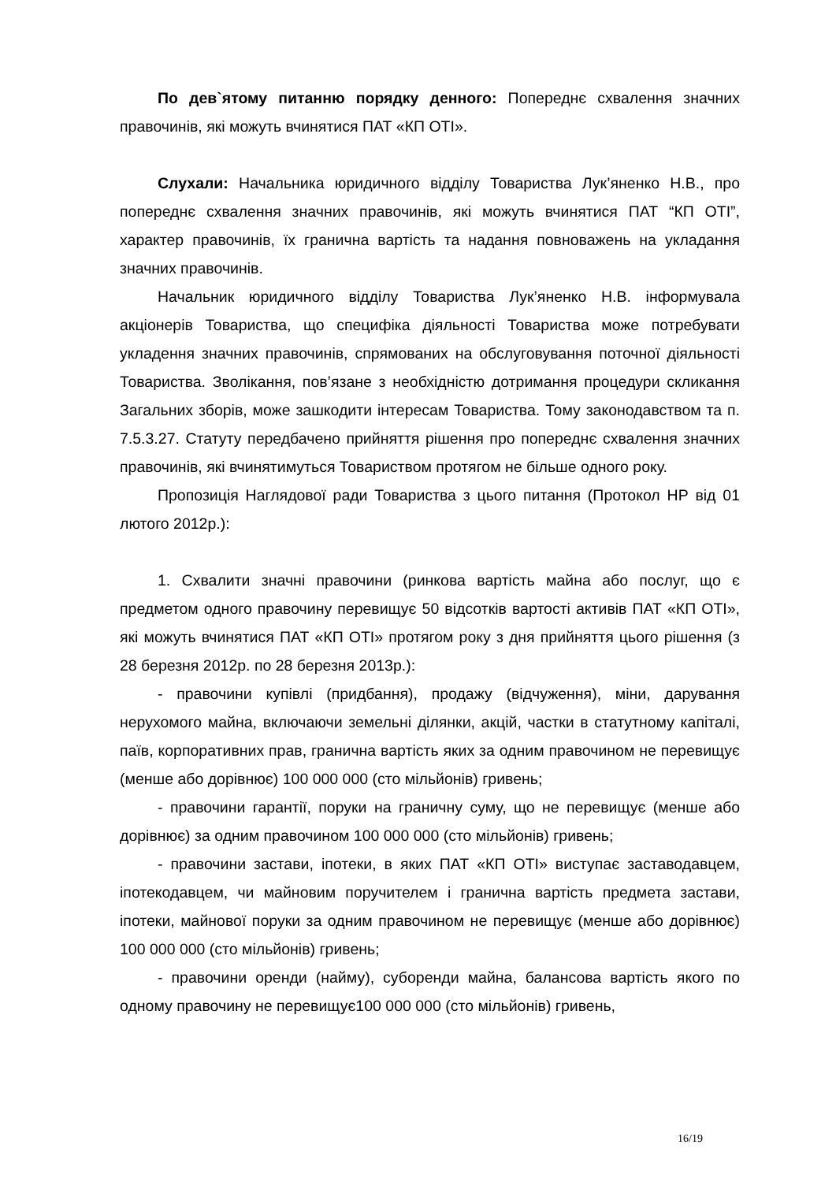По дев`ятому питанню порядку денного: Попереднє схвалення значних правочинів, які можуть вчинятися ПАТ «КП ОТІ».
Слухали: Начальника юридичного відділу Товариства Лук’яненко Н.В., про попереднє схвалення значних правочинів, які можуть вчинятися ПАТ “КП ОТІ”, характер правочинів, їх гранична вартість та надання повноважень на укладання значних правочинів.
Начальник юридичного відділу Товариства Лук’яненко Н.В. інформувала акціонерів Товариства, що специфіка діяльності Товариства може потребувати укладення значних правочинів, спрямованих на обслуговування поточної діяльності Товариства. Зволікання, пов’язане з необхідністю дотримання процедури скликання Загальних зборів, може зашкодити інтересам Товариства. Тому законодавством та п. 7.5.3.27. Статуту передбачено прийняття рішення про попереднє схвалення значних правочинів, які вчинятимуться Товариством протягом не більше одного року.
Пропозиція Наглядової ради Товариства з цього питання (Протокол НР від 01 лютого 2012р.):
1. Схвалити значні правочини (ринкова вартість майна або послуг, що є предметом одного правочину перевищує 50 відсотків вартості активів ПАТ «КП ОТІ», які можуть вчинятися ПАТ «КП ОТІ» протягом року з дня прийняття цього рішення (з 28 березня 2012р. по 28 березня 2013р.):
- правочини купівлі (придбання), продажу (відчуження), міни, дарування нерухомого майна, включаючи земельні ділянки, акцій, частки в статутному капіталі, паїв, корпоративних прав, гранична вартість яких за одним правочином не перевищує (менше або дорівнює) 100 000 000 (сто мільйонів) гривень;
- правочини гарантії, поруки на граничну суму, що не перевищує (менше або дорівнює) за одним правочином 100 000 000 (сто мільйонів) гривень;
- правочини застави, іпотеки, в яких ПАТ «КП ОТІ» виступає заставодавцем, іпотекодавцем, чи майновим поручителем і гранична вартість предмета застави, іпотеки, майнової поруки за одним правочином не перевищує (менше або дорівнює) 100 000 000 (сто мільйонів) гривень;
- правочини оренди (найму), суборенди майна, балансова вартість якого по одному правочину не перевищує100 000 000 (сто мільйонів) гривень,
16/19